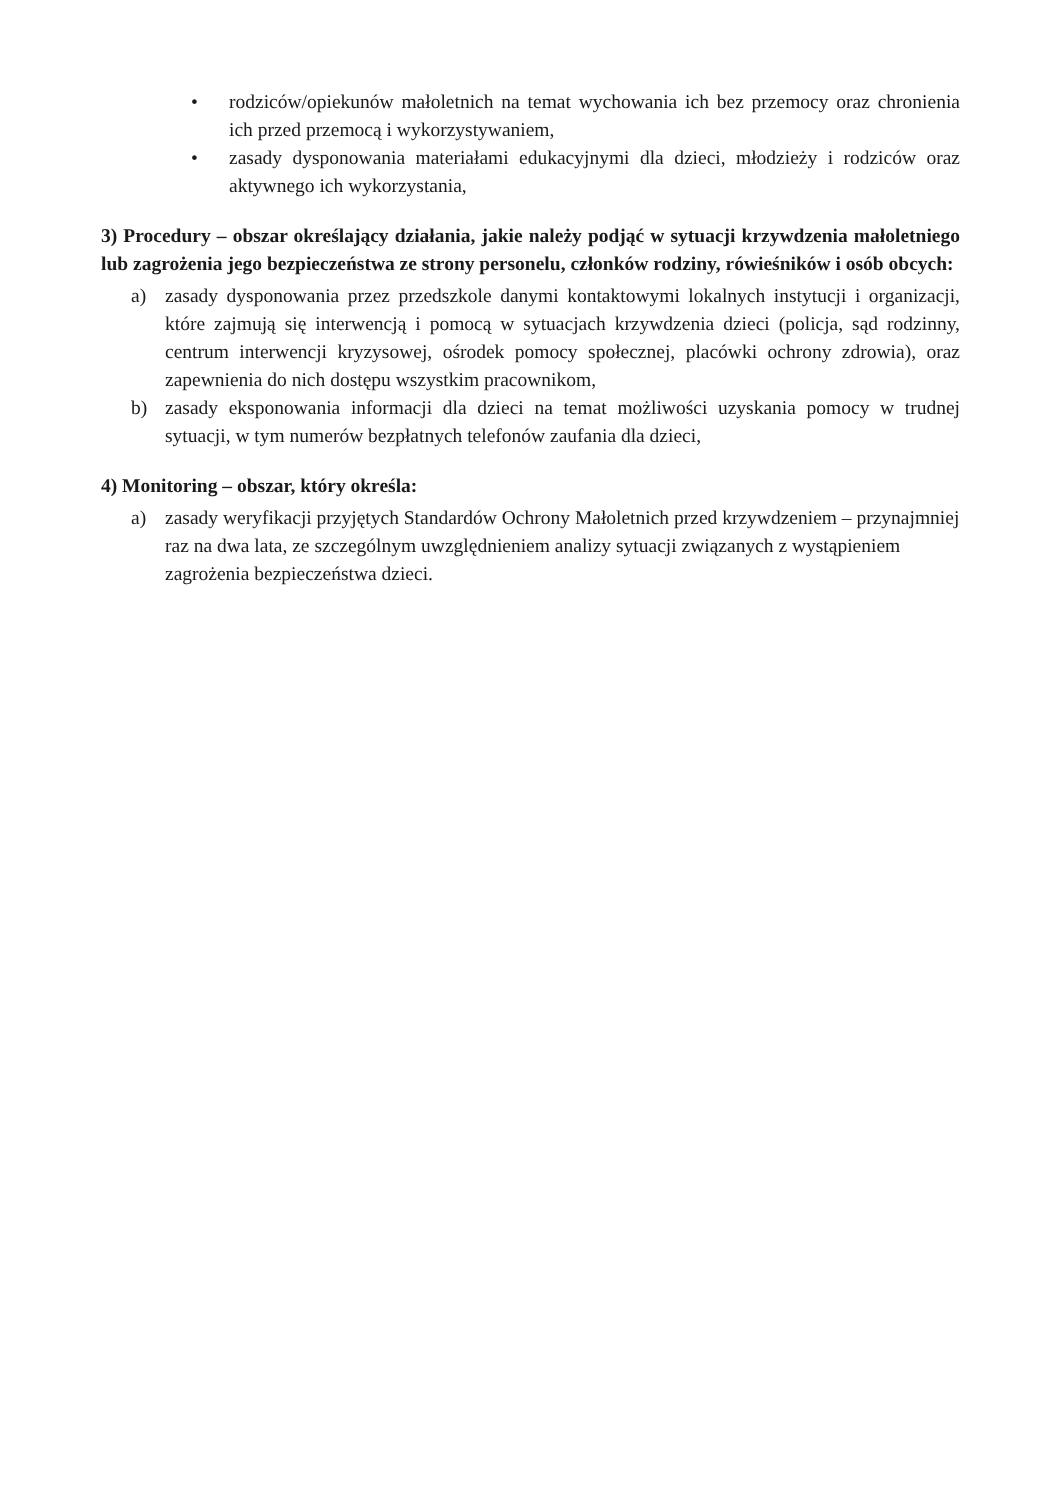• rodziców/opiekunów małoletnich na temat wychowania ich bez przemocy oraz chronienia ich przed przemocą i wykorzystywaniem,
• zasady dysponowania materiałami edukacyjnymi dla dzieci, młodzieży i rodziców oraz aktywnego ich wykorzystania,
3) Procedury – obszar określający działania, jakie należy podjąć w sytuacji krzywdzenia małoletniego lub zagrożenia jego bezpieczeństwa ze strony personelu, członków rodziny, rówieśników i osób obcych:
a) zasady dysponowania przez przedszkole danymi kontaktowymi lokalnych instytucji i organizacji, które zajmują się interwencją i pomocą w sytuacjach krzywdzenia dzieci (policja, sąd rodzinny, centrum interwencji kryzysowej, ośrodek pomocy społecznej, placówki ochrony zdrowia), oraz zapewnienia do nich dostępu wszystkim pracownikom,
b) zasady eksponowania informacji dla dzieci na temat możliwości uzyskania pomocy w trudnej sytuacji, w tym numerów bezpłatnych telefonów zaufania dla dzieci,
4) Monitoring – obszar, który określa:
a) zasady weryfikacji przyjętych Standardów Ochrony Małoletnich przed krzywdzeniem – przynajmniej raz na dwa lata, ze szczególnym uwzględnieniem analizy sytuacji związanych z wystąpieniem zagrożenia bezpieczeństwa dzieci.